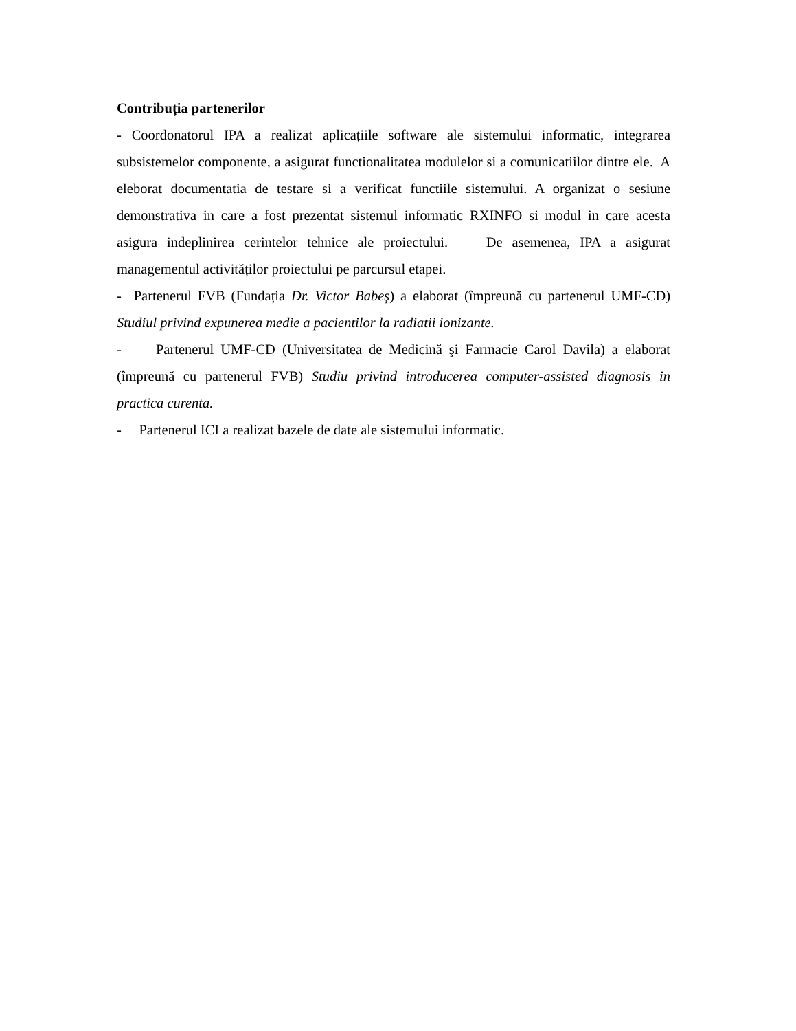Contribuția partenerilor
- Coordonatorul IPA a realizat aplicațiile software ale sistemului informatic, integrarea subsistemelor componente, a asigurat functionalitatea modulelor si a comunicatiilor dintre ele. A eleborat documentatia de testare si a verificat functiile sistemului. A organizat o sesiune demonstrativa in care a fost prezentat sistemul informatic RXINFO si modul in care acesta asigura indeplinirea cerintelor tehnice ale proiectului. De asemenea, IPA a asigurat managementul activităților proiectului pe parcursul etapei.
- Partenerul FVB (Fundația Dr. Victor Babeş) a elaborat (împreună cu partenerul UMF-CD) Studiul privind expunerea medie a pacientilor la radiatii ionizante.
- Partenerul UMF-CD (Universitatea de Medicină şi Farmacie Carol Davila) a elaborat (împreună cu partenerul FVB) Studiu privind introducerea computer-assisted diagnosis in practica curenta.
- Partenerul ICI a realizat bazele de date ale sistemului informatic.